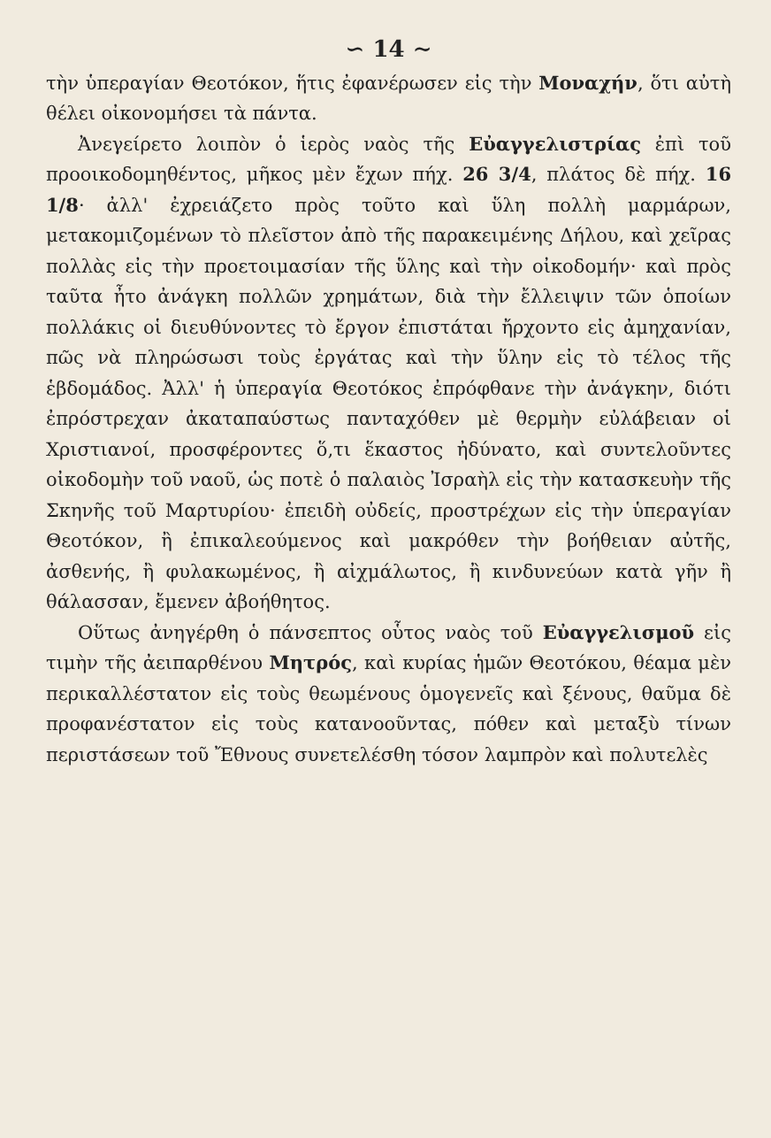∽ 14 ∼
τὴν ὑπεραγίαν Θεοτόκον, ἥτις ἐφανέρωσεν εἰς τὴν Μοναχήν, ὅτι αὐτὴ θέλει οἰκονομήσει τὰ πάντα.
Ἀνεγείρετο λοιπὸν ὁ ἱερὸς ναὸς τῆς Εὐαγγελιστρίας ἐπὶ τοῦ προοικοδομηθέντος, μῆκος μὲν ἔχων πήχ. 26 3/4, πλάτος δὲ πήχ. 16 1/8· ἀλλ' ἐχρειάζετο πρὸς τοῦτο καὶ ὕλη πολλὴ μαρμάρων, μετακομιζομένων τὸ πλεῖστον ἀπὸ τῆς παρακειμένης Δήλου, καὶ χεῖρας πολλὰς εἰς τὴν προετοιμασίαν τῆς ὕλης καὶ τὴν οἰκοδομήν· καὶ πρὸς ταῦτα ἦτο ἀνάγκη πολλῶν χρημάτων, διὰ τὴν ἔλλειψιν τῶν ὁποίων πολλάκις οἱ διευθύνοντες τὸ ἔργον ἐπιστάται ἤρχοντο εἰς ἀμηχανίαν, πῶς νὰ πληρώσωσι τοὺς ἐργάτας καὶ τὴν ὕλην εἰς τὸ τέλος τῆς ἑβδομάδος. Ἀλλ' ἡ ὑπεραγία Θεοτόκος ἐπρόφθανε τὴν ἀνάγκην, διότι ἐπρόστρεχαν ἀκαταπαύστως πανταχόθεν μὲ θερμὴν εὐλάβειαν οἱ Χριστιανοί, προσφέροντες ὅ,τι ἕκαστος ἠδύνατο, καὶ συντελοῦντες οἰκοδομὴν τοῦ ναοῦ, ὡς ποτὲ ὁ παλαιὸς Ἰσραὴλ εἰς τὴν κατασκευὴν τῆς Σκηνῆς τοῦ Μαρτυρίου· ἐπειδὴ οὐδείς, προστρέχων εἰς τὴν ὑπεραγίαν Θεοτόκον, ἢ ἐπικαλεούμενος καὶ μακρόθεν τὴν βοήθειαν αὐτῆς, ἀσθενής, ἢ φυλακωμένος, ἢ αἰχμάλωτος, ἢ κινδυνεύων κατὰ γῆν ἢ θάλασσαν, ἔμενεν ἀβοήθητος.
Οὕτως ἀνηγέρθη ὁ πάνσεπτος οὗτος ναὸς τοῦ Εὐαγγελισμοῦ εἰς τιμὴν τῆς ἀειπαρθένου Μητρός, καὶ κυρίας ἡμῶν Θεοτόκου, θέαμα μὲν περικαλλέστατον εἰς τοὺς θεωμένους ὁμογενεῖς καὶ ξένους, θαῦμα δὲ προφανέστατον εἰς τοὺς κατανοοῦντας, πόθεν καὶ μεταξὺ τίνων περιστάσεων τοῦ Ἔθνους συνετελέσθη τόσον λαμπρὸν καὶ πολυτελὲς